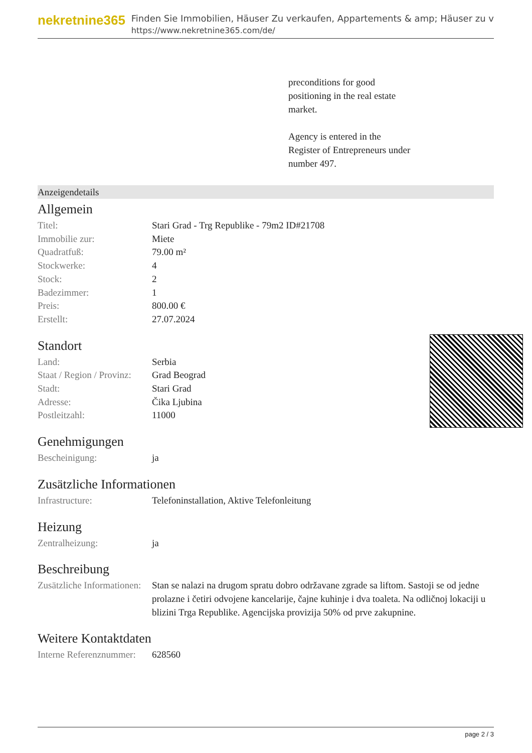nekretnine365
Finden Sie Immobilien, Häuser Zu verkaufen, Appartements & amp; Häuser zu v
https://www.nekretnine365.com/de/
preconditions for good
positioning in the real estate
market.
Agency is entered in the
Register of Entrepreneurs under
number 497.
Anzeigendetails
Allgemein
| Titel: | Stari Grad - Trg Republike - 79m2 ID#21708 |
| Immobilie zur: | Miete |
| Quadratfuß: | 79.00 m² |
| Stockwerke: | 4 |
| Stock: | 2 |
| Badezimmer: | 1 |
| Preis: | 800.00 € |
| Erstellt: | 27.07.2024 |
Standort
| Land: | Serbia |
| Staat / Region / Provinz: | Grad Beograd |
| Stadt: | Stari Grad |
| Adresse: | Čika Ljubina |
| Postleitzahl: | 11000 |
Genehmigungen
| Bescheinigung: | ja |
Zusätzliche Informationen
| Infrastructure: | Telefoninstallation, Aktive Telefonleitung |
Heizung
| Zentralheizung: | ja |
Beschreibung
| Zusätzliche Informationen: | Stan se nalazi na drugom spratu dobro održavane zgrade sa liftom. Sastoji se od jedne prolazne i četiri odvojene kancelarije, čajne kuhinje i dva toaleta. Na odličnoj lokaciji u blizini Trga Republike. Agencijska provizija 50% od prve zakupnine. |
Weitere Kontaktdaten
| Interne Referenznummer: | 628560 |
page 2 / 3